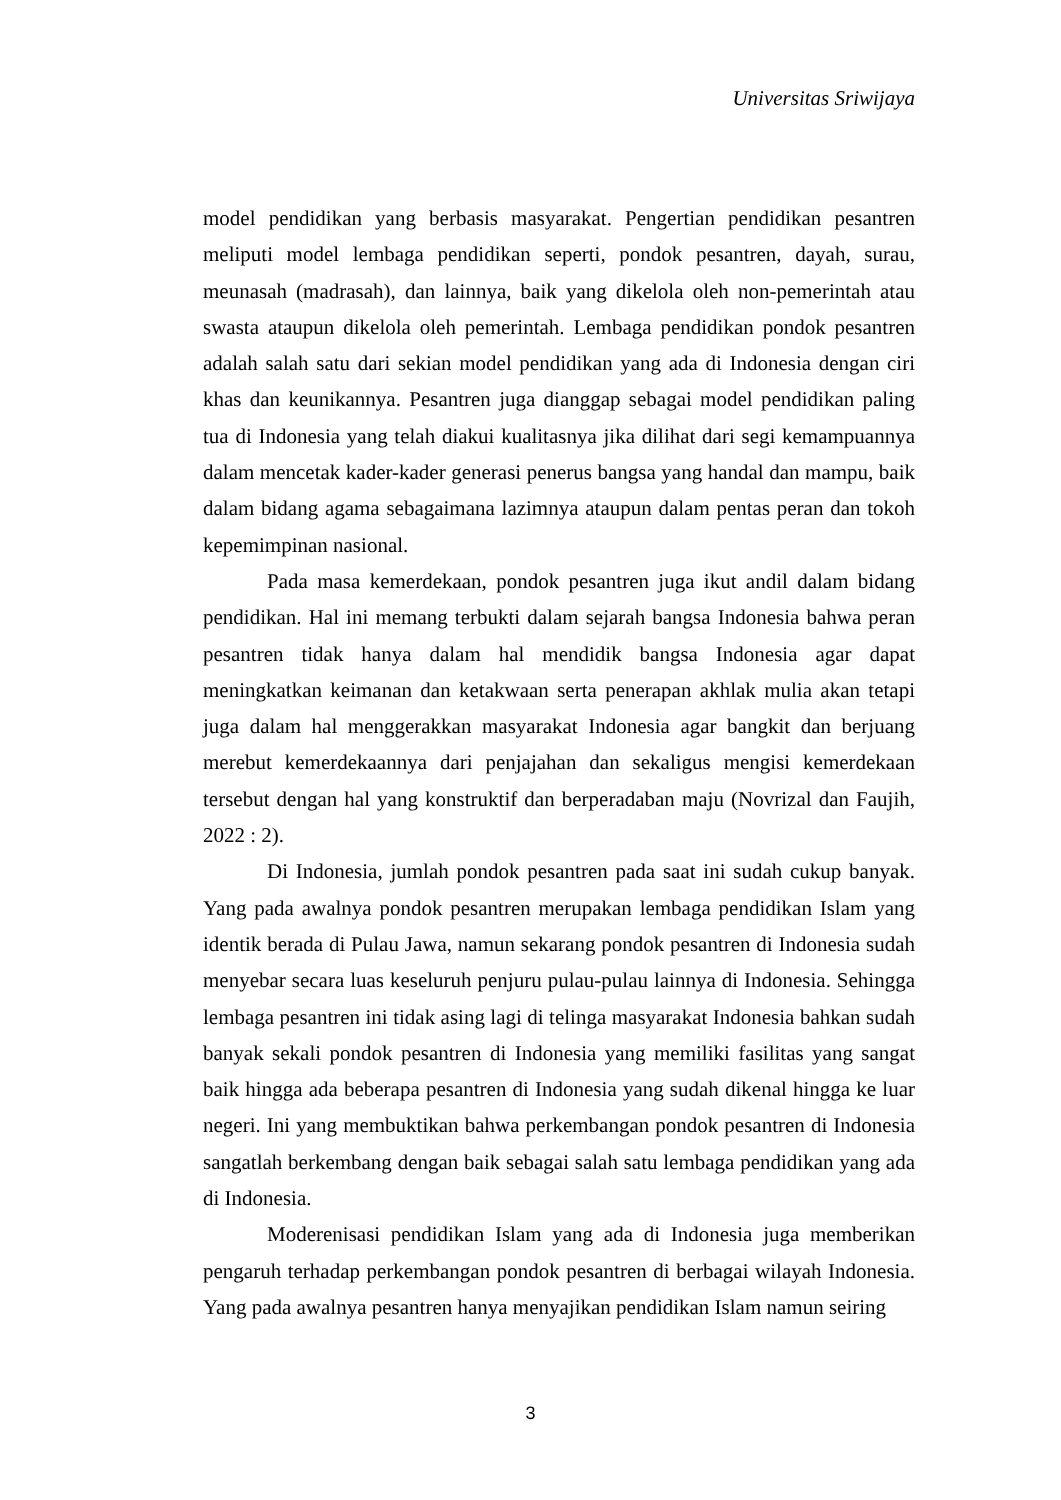Universitas Sriwijaya
model pendidikan yang berbasis masyarakat. Pengertian pendidikan pesantren meliputi model lembaga pendidikan seperti, pondok pesantren, dayah, surau, meunasah (madrasah), dan lainnya, baik yang dikelola oleh non-pemerintah atau swasta ataupun dikelola oleh pemerintah. Lembaga pendidikan pondok pesantren adalah salah satu dari sekian model pendidikan yang ada di Indonesia dengan ciri khas dan keunikannya. Pesantren juga dianggap sebagai model pendidikan paling tua di Indonesia yang telah diakui kualitasnya jika dilihat dari segi kemampuannya dalam mencetak kader-kader generasi penerus bangsa yang handal dan mampu, baik dalam bidang agama sebagaimana lazimnya ataupun dalam pentas peran dan tokoh kepemimpinan nasional.
Pada masa kemerdekaan, pondok pesantren juga ikut andil dalam bidang pendidikan. Hal ini memang terbukti dalam sejarah bangsa Indonesia bahwa peran pesantren tidak hanya dalam hal mendidik bangsa Indonesia agar dapat meningkatkan keimanan dan ketakwaan serta penerapan akhlak mulia akan tetapi juga dalam hal menggerakkan masyarakat Indonesia agar bangkit dan berjuang merebut kemerdekaannya dari penjajahan dan sekaligus mengisi kemerdekaan tersebut dengan hal yang konstruktif dan berperadaban maju (Novrizal dan Faujih, 2022 : 2).
Di Indonesia, jumlah pondok pesantren pada saat ini sudah cukup banyak. Yang pada awalnya pondok pesantren merupakan lembaga pendidikan Islam yang identik berada di Pulau Jawa, namun sekarang pondok pesantren di Indonesia sudah menyebar secara luas keseluruh penjuru pulau-pulau lainnya di Indonesia. Sehingga lembaga pesantren ini tidak asing lagi di telinga masyarakat Indonesia bahkan sudah banyak sekali pondok pesantren di Indonesia yang memiliki fasilitas yang sangat baik hingga ada beberapa pesantren di Indonesia yang sudah dikenal hingga ke luar negeri. Ini yang membuktikan bahwa perkembangan pondok pesantren di Indonesia sangatlah berkembang dengan baik sebagai salah satu lembaga pendidikan yang ada di Indonesia.
Moderenisasi pendidikan Islam yang ada di Indonesia juga memberikan pengaruh terhadap perkembangan pondok pesantren di berbagai wilayah Indonesia. Yang pada awalnya pesantren hanya menyajikan pendidikan Islam namun seiring
3